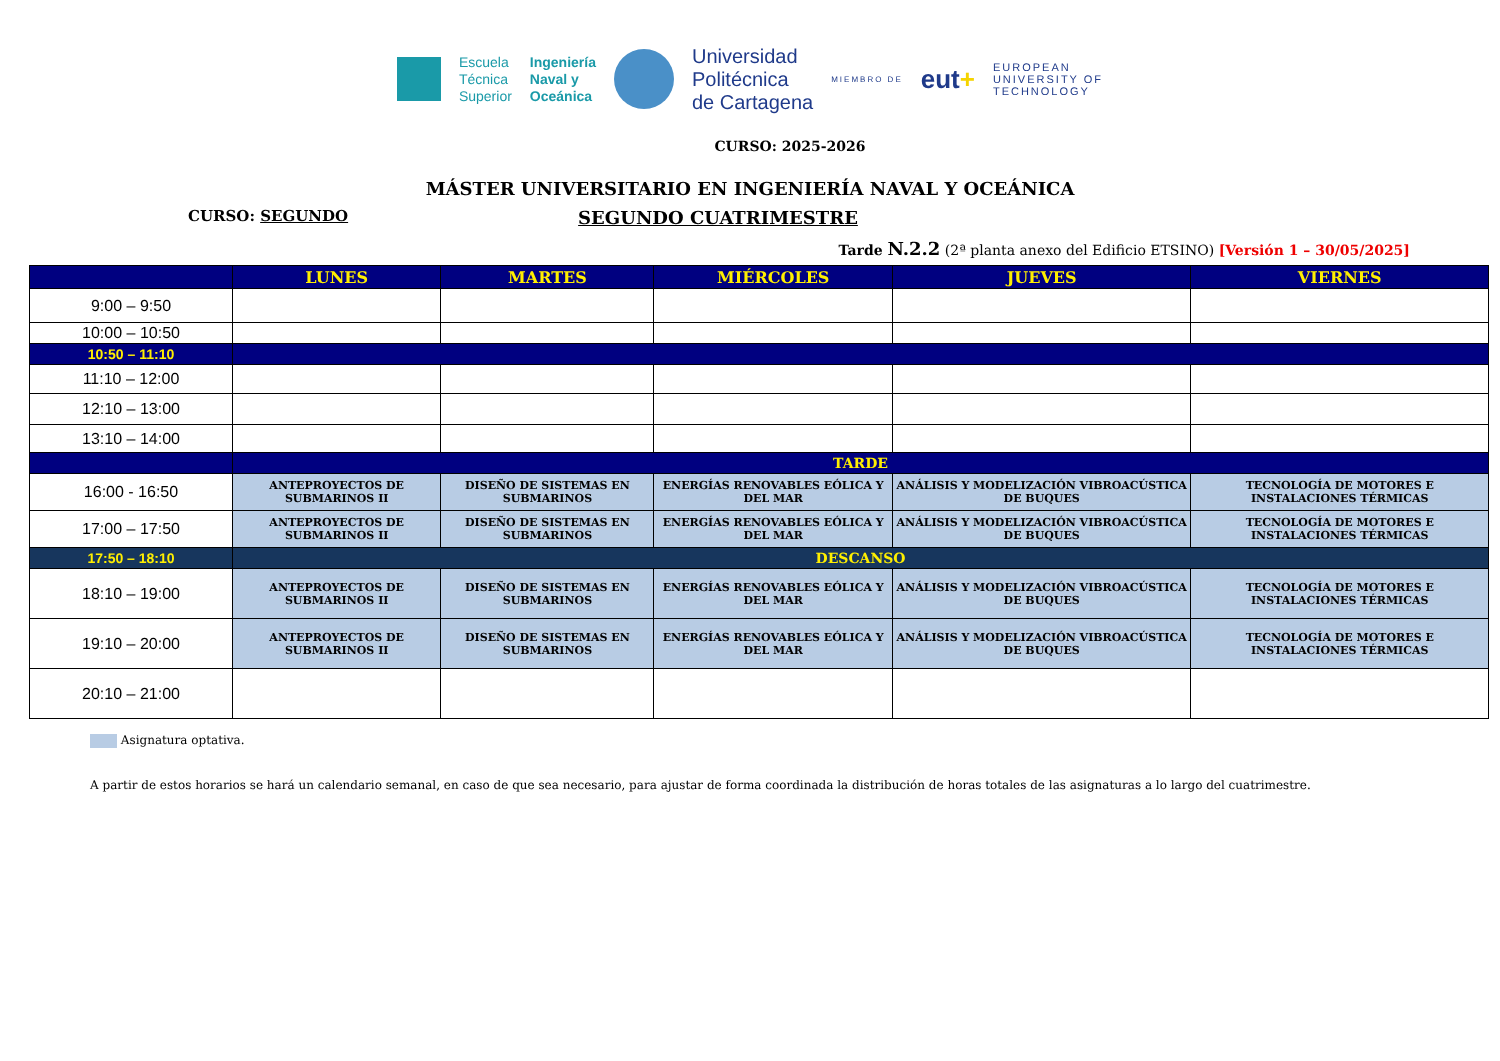Escuela
Técnica
Superior
Ingeniería
Naval y
Oceánica
Universidad
Politécnica
de Cartagena
MIEMBRO DE
eut+
EUROPEAN
UNIVERSITY OF
TECHNOLOGY
CURSO: 2025-2026
MÁSTER UNIVERSITARIO EN INGENIERÍA NAVAL Y OCEÁNICA
CURSO: SEGUNDO SEGUNDO CUATRIMESTRE
Tarde N.2.2 (2ª planta anexo del Edificio ETSINO) [Versión 1 – 30/05/2025]
| | LUNES | MARTES | MIÉRCOLES | JUEVES | VIERNES |
| --- | --- | --- | --- | --- | --- |
| 9:00 – 9:50 | | | | | |
| 10:00 – 10:50 | | | | | |
| 10:50 – 11:10 | | | | | |
| 11:10 – 12:00 | | | | | |
| 12:10 – 13:00 | | | | | |
| 13:10 – 14:00 | | | | | |
| | TARDE | | | | |
| 16:00 - 16:50 | ANTEPROYECTOS DE SUBMARINOS II | DISEÑO DE SISTEMAS EN SUBMARINOS | ENERGÍAS RENOVABLES EÓLICA Y DEL MAR | ANÁLISIS Y MODELIZACIÓN VIBROACÚSTICA DE BUQUES | TECNOLOGÍA DE MOTORES E INSTALACIONES TÉRMICAS |
| 17:00 – 17:50 | ANTEPROYECTOS DE SUBMARINOS II | DISEÑO DE SISTEMAS EN SUBMARINOS | ENERGÍAS RENOVABLES EÓLICA Y DEL MAR | ANÁLISIS Y MODELIZACIÓN VIBROACÚSTICA DE BUQUES | TECNOLOGÍA DE MOTORES E INSTALACIONES TÉRMICAS |
| 17:50 – 18:10 | DESCANSO | | | | |
| 18:10 – 19:00 | ANTEPROYECTOS DE SUBMARINOS II | DISEÑO DE SISTEMAS EN SUBMARINOS | ENERGÍAS RENOVABLES EÓLICA Y DEL MAR | ANÁLISIS Y MODELIZACIÓN VIBROACÚSTICA DE BUQUES | TECNOLOGÍA DE MOTORES E INSTALACIONES TÉRMICAS |
| 19:10 – 20:00 | ANTEPROYECTOS DE SUBMARINOS II | DISEÑO DE SISTEMAS EN SUBMARINOS | ENERGÍAS RENOVABLES EÓLICA Y DEL MAR | ANÁLISIS Y MODELIZACIÓN VIBROACÚSTICA DE BUQUES | TECNOLOGÍA DE MOTORES E INSTALACIONES TÉRMICAS |
| 20:10 – 21:00 | | | | | |
Asignatura optativa.
A partir de estos horarios se hará un calendario semanal, en caso de que sea necesario, para ajustar de forma coordinada la distribución de horas totales de las asignaturas a lo largo del cuatrimestre.